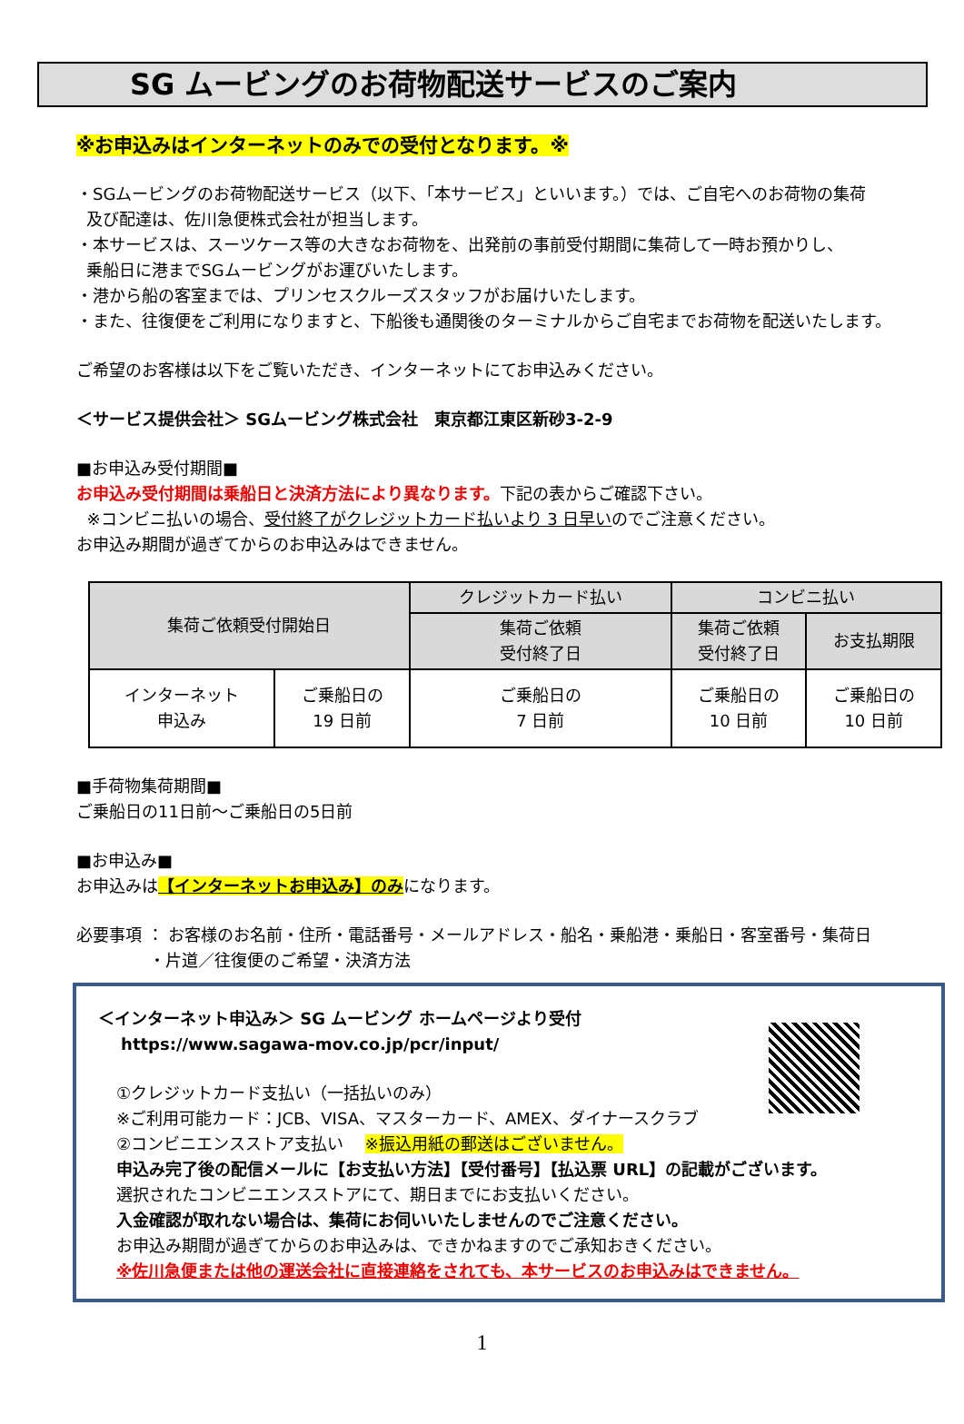SG ムービングのお荷物配送サービスのご案内
※お申込みはインターネットのみでの受付となります。※
・SGムービングのお荷物配送サービス（以下、「本サービス」といいます。）では、ご自宅へのお荷物の集荷
及び配達は、佐川急便株式会社が担当します。
・本サービスは、スーツケース等の大きなお荷物を、出発前の事前受付期間に集荷して一時お預かりし、
乗船日に港までSGムービングがお運びいたします。
・港から船の客室までは、プリンセスクルーズスタッフがお届けいたします。
・また、往復便をご利用になりますと、下船後も通関後のターミナルからご自宅までお荷物を配送いたします。
ご希望のお客様は以下をご覧いただき、インターネットにてお申込みください。
＜サービス提供会社＞ SGムービング株式会社　東京都江東区新砂3-2-9
■お申込み受付期間■
お申込み受付期間は乗船日と決済方法により異なります。下記の表からご確認下さい。
※コンビニ払いの場合、受付終了がクレジットカード払いより 3 日早いのでご注意ください。
お申込み期間が過ぎてからのお申込みはできません。
| 集荷ご依頼受付開始日 | | クレジットカード払い | コンビニ払い | |
| --- | --- | --- | --- | --- |
| | | 集荷ご依頼 受付終了日 | 集荷ご依頼 受付終了日 | お支払期限 |
| インターネット 申込み | ご乗船日の 19 日前 | ご乗船日の 7 日前 | ご乗船日の 10 日前 | ご乗船日の 10 日前 |
■手荷物集荷期間■
ご乗船日の11日前～ご乗船日の5日前
■お申込み■
お申込みは【インターネットお申込み】のみになります。
必要事項 ： お客様のお名前・住所・電話番号・メールアドレス・船名・乗船港・乗船日・客室番号・集荷日
・片道／往復便のご希望・決済方法
＜インターネット申込み＞ SG ムービング ホームページより受付
https://www.sagawa-mov.co.jp/pcr/input/
①クレジットカード支払い（一括払いのみ）
※ご利用可能カード：JCB、VISA、マスターカード、AMEX、ダイナースクラブ
②コンビニエンスストア支払い　 ※振込用紙の郵送はございません。
申込み完了後の配信メールに【お支払い方法】【受付番号】【払込票 URL】の記載がございます。
選択されたコンビニエンスストアにて、期日までにお支払いください。
入金確認が取れない場合は、集荷にお伺いいたしませんのでご注意ください。
お申込み期間が過ぎてからのお申込みは、できかねますのでご承知おきください。
※佐川急便または他の運送会社に直接連絡をされても、本サービスのお申込みはできません。
1